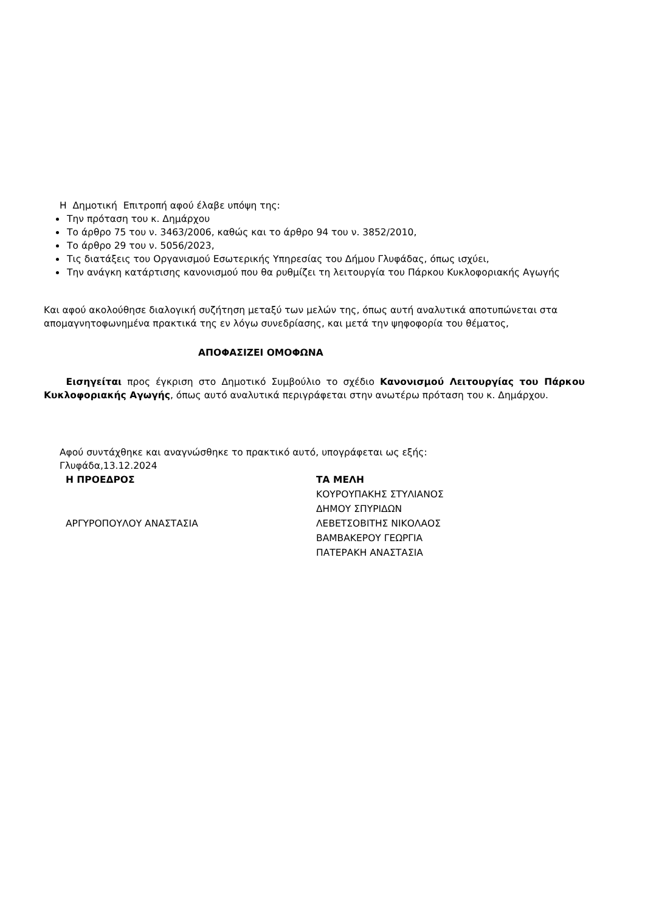Η Δημοτική Επιτροπή αφού έλαβε υπόψη της:
Την πρόταση του κ. Δημάρχου
Το άρθρο 75 του ν. 3463/2006, καθώς και το άρθρο 94 του ν. 3852/2010,
Το άρθρο 29 του ν. 5056/2023,
Τις διατάξεις του Οργανισμού Εσωτερικής Υπηρεσίας του Δήμου Γλυφάδας, όπως ισχύει,
Την ανάγκη κατάρτισης κανονισμού που θα ρυθμίζει τη λειτουργία του Πάρκου Κυκλοφοριακής Αγωγής
Και αφού ακολούθησε διαλογική συζήτηση μεταξύ των μελών της, όπως αυτή αναλυτικά αποτυπώνεται στα απομαγνητοφωνημένα πρακτικά της εν λόγω συνεδρίασης, και μετά την ψηφοφορία του θέματος,
ΑΠΟΦΑΣΙΖΕΙ ΟΜΟΦΩΝΑ
Εισηγείται προς έγκριση στο Δημοτικό Συμβούλιο το σχέδιο Κανονισμού Λειτουργίας του Πάρκου Κυκλοφοριακής Αγωγής, όπως αυτό αναλυτικά περιγράφεται στην ανωτέρω πρόταση του κ. Δημάρχου.
Αφού συντάχθηκε και αναγνώσθηκε το πρακτικό αυτό, υπογράφεται ως εξής:
Γλυφάδα,13.12.2024
| Η ΠΡΟΕΔΡΟΣ | ΤΑ ΜΕΛΗ |
| | ΚΟΥΡΟΥΠΑΚΗΣ ΣΤΥΛΙΑΝΟΣ |
| | ΔΗΜΟΥ ΣΠΥΡΙΔΩΝ |
| ΑΡΓΥΡΟΠΟΥΛΟΥ ΑΝΑΣΤΑΣΙΑ | ΛΕΒΕΤΣΟΒΙΤΗΣ ΝΙΚΟΛΑΟΣ |
| | ΒΑΜΒΑΚΕΡΟΥ ΓΕΩΡΓΙΑ |
| | ΠΑΤΕΡΑΚΗ ΑΝΑΣΤΑΣΙΑ |